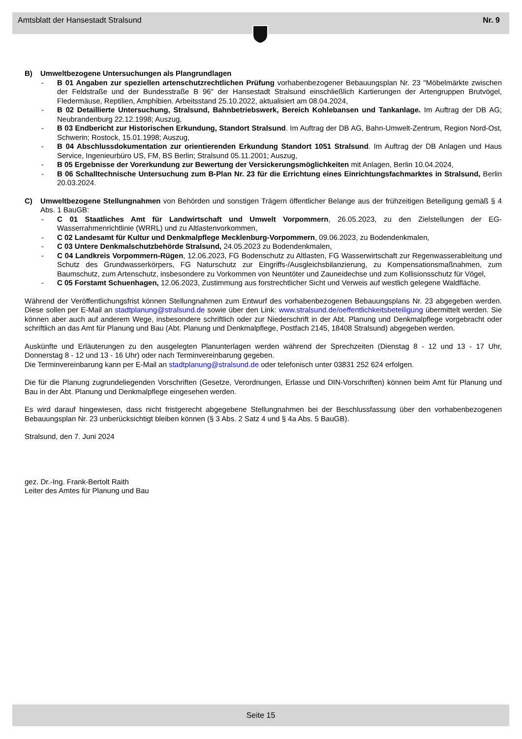Amtsblatt der Hansestadt Stralsund Nr. 9
B) Umweltbezogene Untersuchungen als Plangrundlagen
- B 01 Angaben zur speziellen artenschutzrechtlichen Prüfung vorhabenbezogener Bebauungsplan Nr. 23 "Möbelmärkte zwischen der Feldstraße und der Bundesstraße B 96" der Hansestadt Stralsund einschließlich Kartierungen der Artengruppen Brutvögel, Fledermäuse, Reptilien, Amphibien. Arbeitsstand 25.10.2022, aktualisiert am 08.04.2024,
- B 02 Detaillierte Untersuchung, Stralsund, Bahnbetriebswerk, Bereich Kohlebansen und Tankanlage. Im Auftrag der DB AG; Neubrandenburg 22.12.1998; Auszug,
- B 03 Endbericht zur Historischen Erkundung, Standort Stralsund. Im Auftrag der DB AG, Bahn-Umwelt-Zentrum, Region Nord-Ost, Schwerin; Rostock, 15.01.1998; Auszug,
- B 04 Abschlussdokumentation zur orientierenden Erkundung Standort 1051 Stralsund. Im Auftrag der DB Anlagen und Haus Service, Ingenieurbüro US, FM, BS Berlin; Stralsund 05.11.2001; Auszug,
- B 05 Ergebnisse der Vorerkundung zur Bewertung der Versickerungsmöglichkeiten mit Anlagen, Berlin 10.04.2024,
- B 06 Schalltechnische Untersuchung zum B-Plan Nr. 23 für die Errichtung eines Einrichtungsfachmarktes in Stralsund, Berlin 20.03.2024.
C) Umweltbezogene Stellungnahmen von Behörden und sonstigen Trägern öffentlicher Belange aus der frühzeitigen Beteiligung gemäß § 4 Abs. 1 BauGB:
- C 01 Staatliches Amt für Landwirtschaft und Umwelt Vorpommern, 26.05.2023, zu den Zielstellungen der EG-Wasserrahmenrichtlinie (WRRL) und zu Altlastenvorkommen,
- C 02 Landesamt für Kultur und Denkmalpflege Mecklenburg-Vorpommern, 09.06.2023, zu Bodendenkmalen,
- C 03 Untere Denkmalschutzbehörde Stralsund, 24.05.2023 zu Bodendenkmalen,
- C 04 Landkreis Vorpommern-Rügen, 12.06.2023, FG Bodenschutz zu Altlasten, FG Wasserwirtschaft zur Regenwasserableitung und Schutz des Grundwasserkörpers, FG Naturschutz zur Eingriffs-/Ausgleichsbilanzierung, zu Kompensationsmaßnahmen, zum Baumschutz, zum Artenschutz, insbesondere zu Vorkommen von Neuntöter und Zauneidechse und zum Kollisionsschutz für Vögel,
- C 05 Forstamt Schuenhagen, 12.06.2023, Zustimmung aus forstrechtlicher Sicht und Verweis auf westlich gelegene Waldfläche.
Während der Veröffentlichungsfrist können Stellungnahmen zum Entwurf des vorhabenbezogenen Bebauungsplans Nr. 23 abgegeben werden. Diese sollen per E-Mail an stadtplanung@stralsund.de sowie über den Link: www.stralsund.de/oeffentlichkeitsbeteiligung übermittelt werden. Sie können aber auch auf anderem Wege, insbesondere schriftlich oder zur Niederschrift in der Abt. Planung und Denkmalpflege vorgebracht oder schriftlich an das Amt für Planung und Bau (Abt. Planung und Denkmalpflege, Postfach 2145, 18408 Stralsund) abgegeben werden.
Auskünfte und Erläuterungen zu den ausgelegten Planunterlagen werden während der Sprechzeiten (Dienstag 8 - 12 und 13 - 17 Uhr, Donnerstag 8 - 12 und 13 - 16 Uhr) oder nach Terminvereinbarung gegeben.
Die Terminvereinbarung kann per E-Mail an stadtplanung@stralsund.de oder telefonisch unter 03831 252 624 erfolgen.
Die für die Planung zugrundeliegenden Vorschriften (Gesetze, Verordnungen, Erlasse und DIN-Vorschriften) können beim Amt für Planung und Bau in der Abt. Planung und Denkmalpflege eingesehen werden.
Es wird darauf hingewiesen, dass nicht fristgerecht abgegebene Stellungnahmen bei der Beschlussfassung über den vorhabenbezogenen Bebauungsplan Nr. 23 unberücksichtigt bleiben können (§ 3 Abs. 2 Satz 4 und § 4a Abs. 5 BauGB).
Stralsund, den 7. Juni 2024
gez. Dr.-Ing. Frank-Bertolt Raith
Leiter des Amtes für Planung und Bau
Seite 15